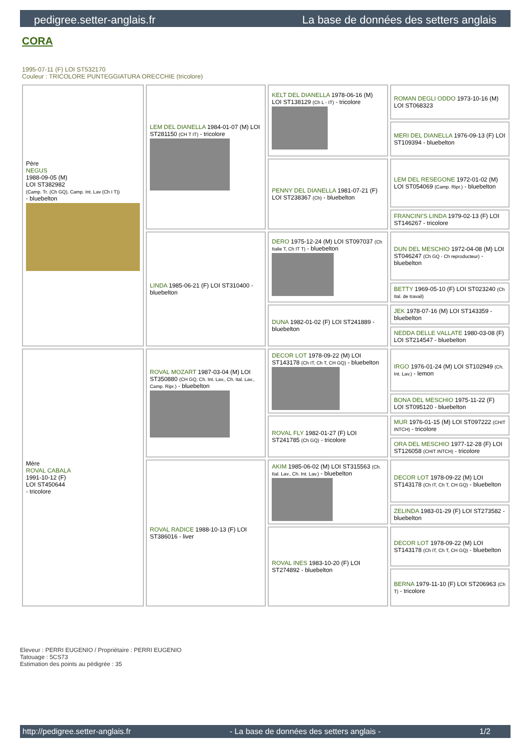pedigree.setter-anglais.fr La base de données des setters anglais
CORA
1995-07-11 (F) LOI ST532170
Couleur : TRICOLORE PUNTEGGIATURA ORECCHIE (tricolore)
| Père NEGUS 1988-09-05 (M) LOI ST382982 (Camp. Tr. (Ch GQ), Camp. Int. Lav (Ch I T)) - bluebelton | LEM DEL DIANELLA 1984-01-07 (M) LOI ST281150 (CH T IT) - tricolore | KELT DEL DIANELLA 1978-06-16 (M) LOI ST138129 (Ch L - IT) - tricolore | ROMAN DEGLI ODDO 1973-10-16 (M) LOI ST068323 |
| | | | MERI DEL DIANELLA 1976-09-13 (F) LOI ST109394 - bluebelton |
| | | PENNY DEL DIANELLA 1981-07-21 (F) LOI ST238367 (Ch) - bluebelton | LEM DEL RESEGONE 1972-01-02 (M) LOI ST054069 (Camp. Ripr.) - bluebelton |
| | | | FRANCINI'S LINDA 1979-02-13 (F) LOI ST146267 - tricolore |
| | LINDA 1985-06-21 (F) LOI ST310400 - bluebelton | DERO 1975-12-24 (M) LOI ST097037 (Ch Italie T, Ch IT T) - bluebelton | DUN DEL MESCHIO 1972-04-08 (M) LOI ST046247 (Ch GQ - Ch reproducteur) - bluebelton |
| | | | BETTY 1969-05-10 (F) LOI ST023240 (Ch Ital. de travail) |
| | | DUNA 1982-01-02 (F) LOI ST241889 - bluebelton | JEK 1978-07-16 (M) LOI ST143359 - bluebelton |
| | | | NEDDA DELLE VALLATE 1980-03-08 (F) LOI ST214547 - bluebelton |
| Mère ROVAL CABALA 1991-10-12 (F) LOI ST450644 - tricolore | ROVAL MOZART 1987-03-04 (M) LOI ST350880 (CH GQ, Ch. Int. Lav., Ch. Ital. Lav., Camp. Ripr.) - bluebelton | DECOR LOT 1978-09-22 (M) LOI ST143178 (Ch IT, Ch T, CH GQ) - bluebelton | IRGO 1976-01-24 (M) LOI ST102949 (Ch. Int. Lav.) - lemon |
| | | | BONA DEL MESCHIO 1975-11-22 (F) LOI ST095120 - bluebelton |
| | | ROVAL FLY 1982-01-27 (F) LOI ST241785 (Ch GQ) - tricolore | MUR 1976-01-15 (M) LOI ST097222 (CHIT INTCH) - tricolore |
| | | | ORA DEL MESCHIO 1977-12-28 (F) LOI ST126058 (CHIT INTCH) - tricolore |
| | ROVAL RADICE 1988-10-13 (F) LOI ST386016 - liver | AKIM 1985-06-02 (M) LOI ST315563 (Ch. Ital. Lav., Ch. Int. Lav.) - bluebelton | DECOR LOT 1978-09-22 (M) LOI ST143178 (Ch IT, Ch T, CH GQ) - bluebelton |
| | | | ZELINDA 1983-01-29 (F) LOI ST273582 - bluebelton |
| | | ROVAL INES 1983-10-20 (F) LOI ST274892 - bluebelton | DECOR LOT 1978-09-22 (M) LOI ST143178 (Ch IT, Ch T, CH GQ) - bluebelton |
| | | | BERNA 1979-11-10 (F) LOI ST206963 (Ch T) - tricolore |
Eleveur : PERRI EUGENIO / Propriétaire : PERRI EUGENIO
Tatouage : 5CS73
Estimation des points au pédigrée : 35
http://pedigree.setter-anglais.fr - La base de données des setters anglais - 1/2